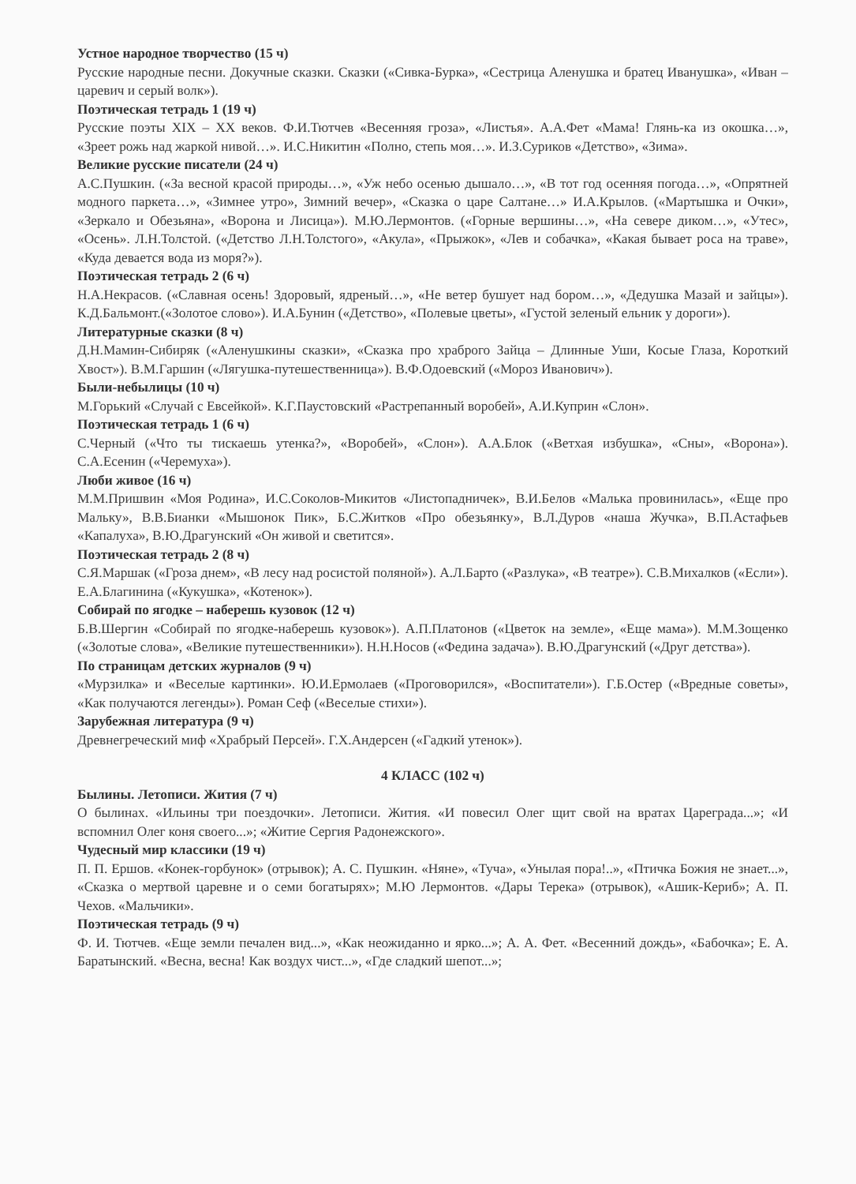Устное народное творчество (15 ч)
Русские народные песни. Докучные сказки. Сказки («Сивка-Бурка», «Сестрица Аленушка и братец Иванушка», «Иван –царевич и серый волк»).
Поэтическая тетрадь 1 (19 ч)
Русские поэты XIX – XX веков. Ф.И.Тютчев «Весенняя гроза», «Листья». А.А.Фет «Мама! Глянь-ка из окошка…», «Зреет рожь над жаркой нивой…». И.С.Никитин «Полно, степь моя…». И.З.Суриков «Детство», «Зима».
Великие русские писатели (24 ч)
А.С.Пушкин. («За весной красой природы…», «Уж небо осенью дышало…», «В тот год осенняя погода…», «Опрятней модного паркета…», «Зимнее утро», Зимний вечер», «Сказка о царе Салтане…» И.А.Крылов. («Мартышка и Очки», «Зеркало и Обезьяна», «Ворона и Лисица»). М.Ю.Лермонтов. («Горные вершины…», «На севере диком…», «Утес», «Осень». Л.Н.Толстой. («Детство Л.Н.Толстого», «Акула», «Прыжок», «Лев и собачка», «Какая бывает роса на траве», «Куда девается вода из моря?»).
Поэтическая тетрадь 2 (6 ч)
Н.А.Некрасов. («Славная осень! Здоровый, ядреный…», «Не ветер бушует над бором…», «Дедушка Мазай и зайцы»). К.Д.Бальмонт.(«Золотое слово»). И.А.Бунин («Детство», «Полевые цветы», «Густой зеленый ельник у дороги»).
Литературные сказки (8 ч)
Д.Н.Мамин-Сибиряк («Аленушкины сказки», «Сказка про храброго Зайца – Длинные Уши, Косые Глаза, Короткий Хвост»). В.М.Гаршин («Лягушка-путешественница»). В.Ф.Одоевский («Мороз Иванович»).
Были-небылицы (10 ч)
М.Горький «Случай с Евсейкой». К.Г.Паустовский «Растрепанный воробей», А.И.Куприн «Слон».
Поэтическая тетрадь 1 (6 ч)
С.Черный («Что ты тискаешь утенка?», «Воробей», «Слон»). А.А.Блок («Ветхая избушка», «Сны», «Ворона»). С.А.Есенин («Черемуха»).
Люби живое (16 ч)
М.М.Пришвин «Моя Родина», И.С.Соколов-Микитов «Листопадничек», В.И.Белов «Малька провинилась», «Еще про Мальку», В.В.Бианки «Мышонок Пик», Б.С.Житков «Про обезьянку», В.Л.Дуров «наша Жучка», В.П.Астафьев «Капалуха», В.Ю.Драгунский «Он живой и светится».
Поэтическая тетрадь 2 (8 ч)
С.Я.Маршак («Гроза днем», «В лесу над росистой поляной»). А.Л.Барто («Разлука», «В театре»). С.В.Михалков («Если»). Е.А.Благинина («Кукушка», «Котенок»).
Собирай по ягодке – наберешь кузовок (12 ч)
Б.В.Шергин «Собирай по ягодке-наберешь кузовок»). А.П.Платонов («Цветок на земле», «Еще мама»). М.М.Зощенко («Золотые слова», «Великие путешественники»). Н.Н.Носов («Федина задача»). В.Ю.Драгунский («Друг детства»).
По страницам детских журналов (9 ч)
«Мурзилка» и «Веселые картинки». Ю.И.Ермолаев («Проговорился», «Воспитатели»). Г.Б.Остер («Вредные советы», «Как получаются легенды»). Роман Сеф («Веселые стихи»).
Зарубежная литература (9 ч)
Древнегреческий миф «Храбрый Персей». Г.Х.Андерсен («Гадкий утенок»).
4 КЛАСС (102 ч)
Былины. Летописи. Жития (7 ч)
О былинах. «Ильины три поездочки». Летописи. Жития. «И повесил Олег щит свой на вратах Цареграда...»; «И вспомнил Олег коня своего...»; «Житие Сергия Радонежского».
Чудесный мир классики (19 ч)
П. П. Ершов. «Конек-горбунок» (отрывок); А. С. Пушкин. «Няне», «Туча», «Унылая пора!..», «Птичка Божия не знает...», «Сказка о мертвой царевне и о семи богатырях»; М.Ю Лермонтов. «Дары Терека» (отрывок), «Ашик-Кериб»; А. П. Чехов. «Мальчики».
Поэтическая тетрадь (9 ч)
Ф. И. Тютчев. «Еще земли печален вид...», «Как неожиданно и ярко...»; А. А. Фет. «Весенний дождь», «Бабочка»; Е. А. Баратынский. «Весна, весна! Как воздух чист...», «Где сладкий шепот...»;